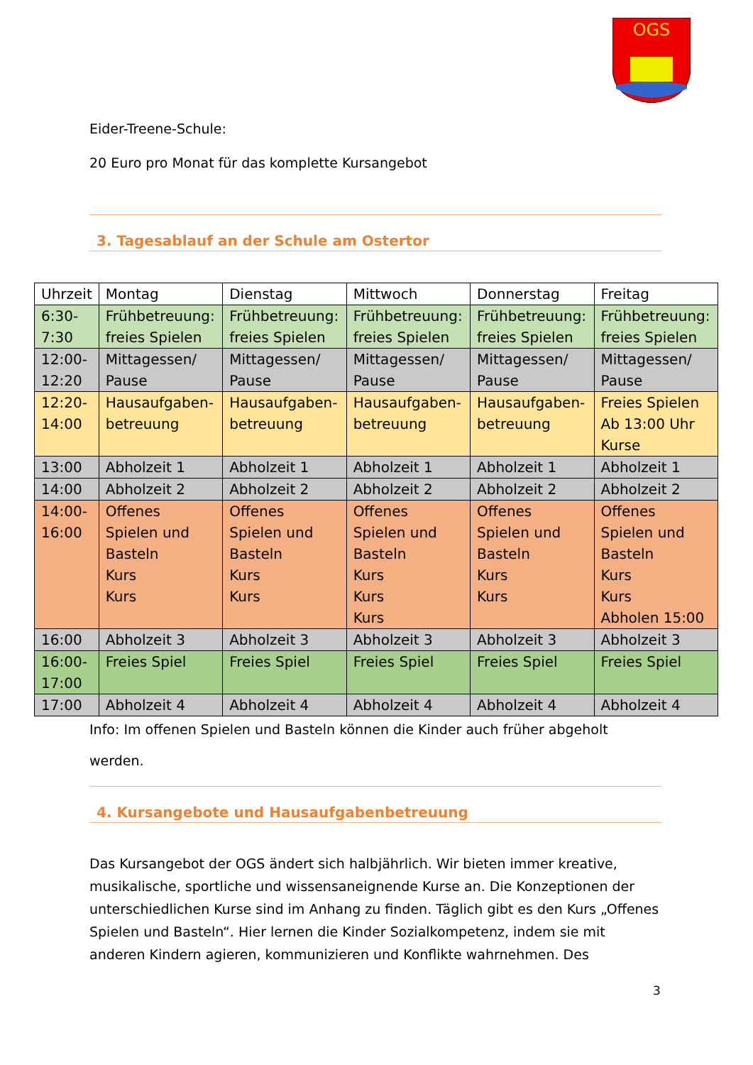OGS
Eider-Treene-Schule:
20 Euro pro Monat für das komplette Kursangebot
3. Tagesablauf an der Schule am Ostertor
| Uhrzeit | Montag | Dienstag | Mittwoch | Donnerstag | Freitag |
| --- | --- | --- | --- | --- | --- |
| 6:30- 7:30 | Frühbetreuung: freies Spielen | Frühbetreuung: freies Spielen | Frühbetreuung: freies Spielen | Frühbetreuung: freies Spielen | Frühbetreuung: freies Spielen |
| 12:00- 12:20 | Mittagessen/ Pause | Mittagessen/ Pause | Mittagessen/ Pause | Mittagessen/ Pause | Mittagessen/ Pause |
| 12:20- 14:00 | Hausaufgaben- betreuung | Hausaufgaben- betreuung | Hausaufgaben- betreuung | Hausaufgaben- betreuung | Freies Spielen Ab 13:00 Uhr Kurse |
| 13:00 | Abholzeit 1 | Abholzeit 1 | Abholzeit 1 | Abholzeit 1 | Abholzeit 1 |
| 14:00 | Abholzeit 2 | Abholzeit 2 | Abholzeit 2 | Abholzeit 2 | Abholzeit 2 |
| 14:00- 16:00 | Offenes Spielen und Basteln Kurs Kurs | Offenes Spielen und Basteln Kurs Kurs | Offenes Spielen und Basteln Kurs Kurs Kurs | Offenes Spielen und Basteln Kurs Kurs | Offenes Spielen und Basteln Kurs Kurs Abholen 15:00 |
| 16:00 | Abholzeit 3 | Abholzeit 3 | Abholzeit 3 | Abholzeit 3 | Abholzeit 3 |
| 16:00- 17:00 | Freies Spiel | Freies Spiel | Freies Spiel | Freies Spiel | Freies Spiel |
| 17:00 | Abholzeit 4 | Abholzeit 4 | Abholzeit 4 | Abholzeit 4 | Abholzeit 4 |
Info: Im offenen Spielen und Basteln können die Kinder auch früher abgeholt werden.
4. Kursangebote und Hausaufgabenbetreuung
Das Kursangebot der OGS ändert sich halbjährlich. Wir bieten immer kreative, musikalische, sportliche und wissensaneignende Kurse an. Die Konzeptionen der unterschiedlichen Kurse sind im Anhang zu finden. Täglich gibt es den Kurs „Offenes Spielen und Basteln“. Hier lernen die Kinder Sozialkompetenz, indem sie mit anderen Kindern agieren, kommunizieren und Konflikte wahrnehmen. Des
3